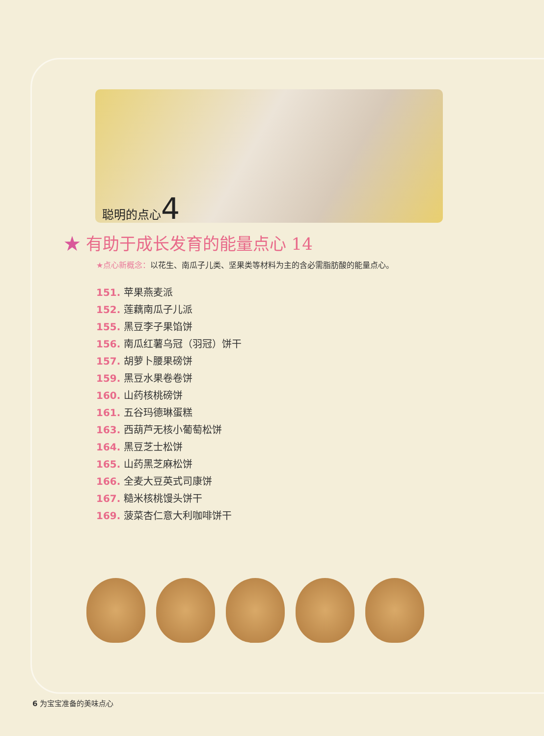聪明的点心4
★ 有助于成长发育的能量点心 14
★点心新概念：以花生、南瓜子儿类、坚果类等材料为主的含必需脂肪酸的能量点心。
151. 苹果燕麦派
152. 莲藕南瓜子儿派
155. 黑豆李子果馅饼
156. 南瓜红薯乌冠（羽冠）饼干
157. 胡萝卜腰果磅饼
159. 黑豆水果卷卷饼
160. 山药核桃磅饼
161. 五谷玛德琳蛋糕
163. 西葫芦无核小葡萄松饼
164. 黑豆芝士松饼
165. 山药黑芝麻松饼
166. 全麦大豆英式司康饼
167. 糙米核桃馒头饼干
169. 菠菜杏仁意大利咖啡饼干
6 为宝宝准备的美味点心